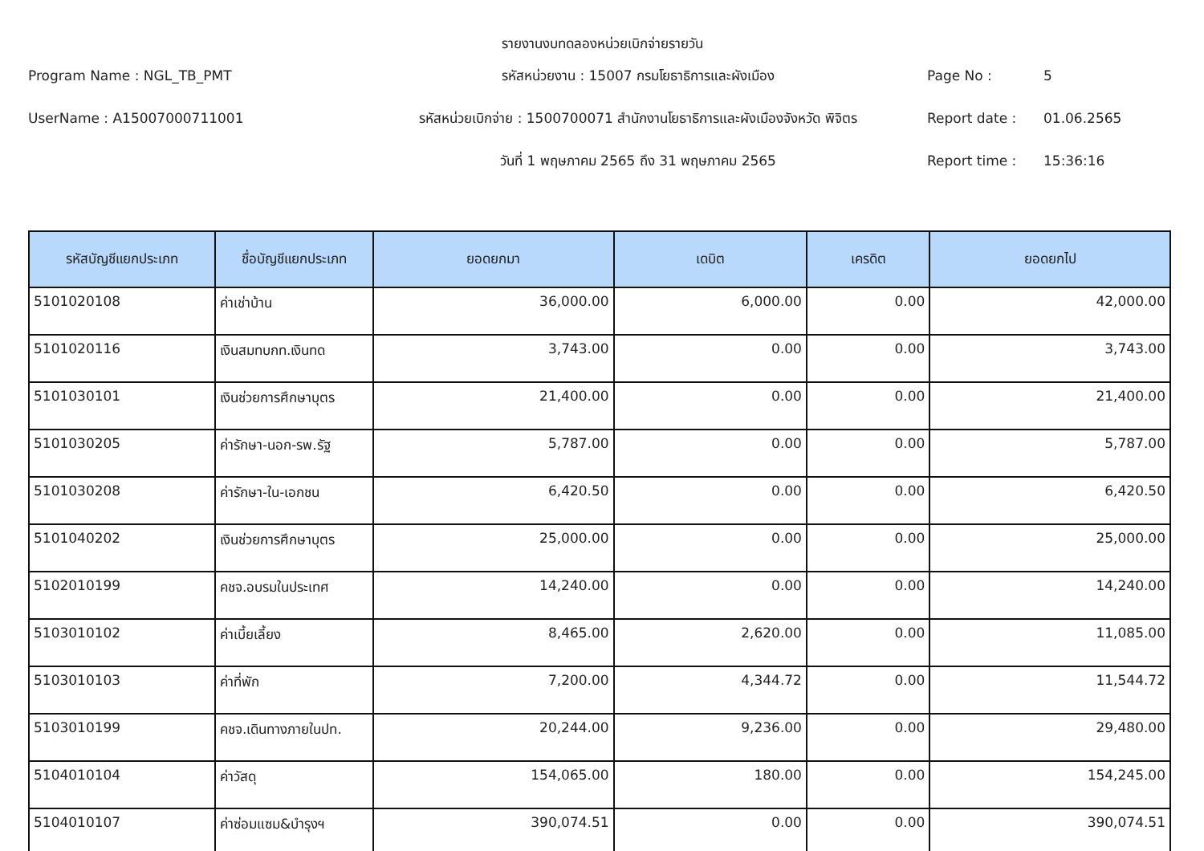รายงานงบทดลองหน่วยเบิกจ่ายรายวัน
Program Name : NGL_TB_PMT
รหัสหน่วยงาน : 15007 กรมโยธาธิการและผังเมือง
Page No :
5
UserName : A15007000711001
รหัสหน่วยเบิกจ่าย : 1500700071 สำนักงานโยธาธิการและผังเมืองจังหวัด พิจิตร
Report date :
01.06.2565
วันที่ 1 พฤษภาคม 2565 ถึง 31 พฤษภาคม 2565
Report time :
15:36:16
| รหัสบัญชีแยกประเภท | ชื่อบัญชีแยกประเภท | ยอดยกมา | เดบิต | เครดิต | ยอดยกไป |
| --- | --- | --- | --- | --- | --- |
| 5101020108 | ค่าเช่าบ้าน | 36,000.00 | 6,000.00 | 0.00 | 42,000.00 |
| 5101020116 | เงินสมทบกท.เงินทด | 3,743.00 | 0.00 | 0.00 | 3,743.00 |
| 5101030101 | เงินช่วยการศึกษาบุตร | 21,400.00 | 0.00 | 0.00 | 21,400.00 |
| 5101030205 | ค่ารักษา-นอก-รพ.รัฐ | 5,787.00 | 0.00 | 0.00 | 5,787.00 |
| 5101030208 | ค่ารักษา-ใน-เอกชน | 6,420.50 | 0.00 | 0.00 | 6,420.50 |
| 5101040202 | เงินช่วยการศึกษาบุตร | 25,000.00 | 0.00 | 0.00 | 25,000.00 |
| 5102010199 | คชจ.อบรมในประเทศ | 14,240.00 | 0.00 | 0.00 | 14,240.00 |
| 5103010102 | ค่าเบี้ยเลี้ยง | 8,465.00 | 2,620.00 | 0.00 | 11,085.00 |
| 5103010103 | ค่าที่พัก | 7,200.00 | 4,344.72 | 0.00 | 11,544.72 |
| 5103010199 | คชจ.เดินทางภายในปท. | 20,244.00 | 9,236.00 | 0.00 | 29,480.00 |
| 5104010104 | ค่าวัสดุ | 154,065.00 | 180.00 | 0.00 | 154,245.00 |
| 5104010107 | ค่าซ่อมแซม&บำรุงฯ | 390,074.51 | 0.00 | 0.00 | 390,074.51 |